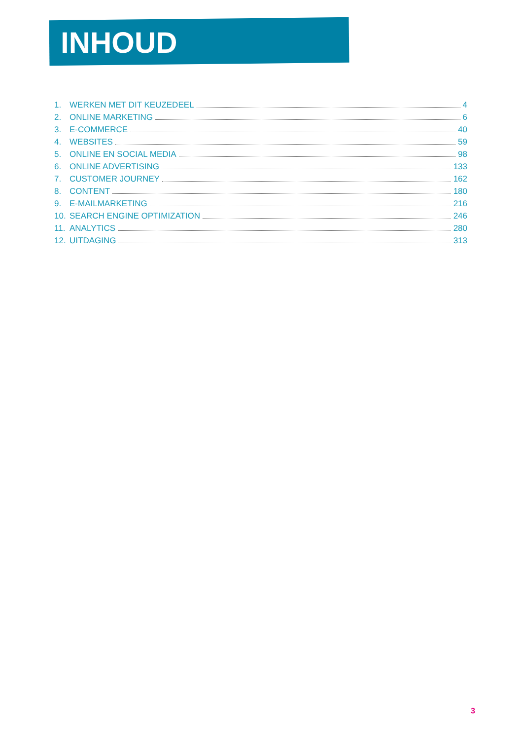INHOUD
1. WERKEN MET DIT KEUZEDEEL 4
2. ONLINE MARKETING 6
3. E-COMMERCE 40
4. WEBSITES 59
5. ONLINE EN SOCIAL MEDIA 98
6. ONLINE ADVERTISING 133
7. CUSTOMER JOURNEY 162
8. CONTENT 180
9. E-MAILMARKETING 216
10. SEARCH ENGINE OPTIMIZATION 246
11. ANALYTICS 280
12. UITDAGING 313
3